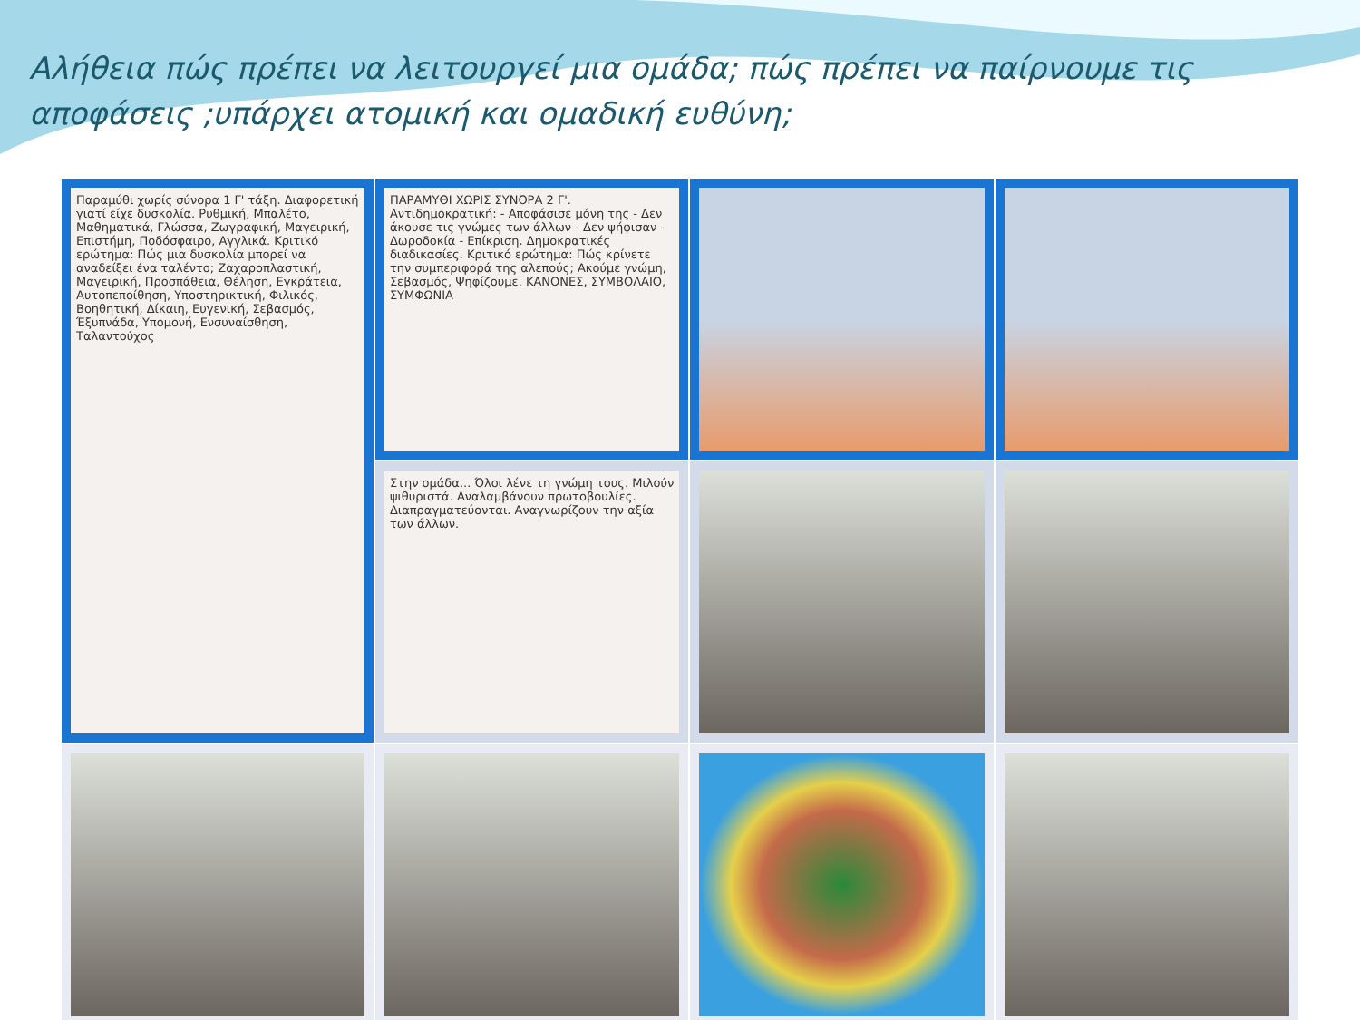Αλήθεια πώς πρέπει να λειτουργεί μια ομάδα; πώς πρέπει να παίρνουμε τις αποφάσεις ;υπάρχει ατομική και ομαδική ευθύνη;
| Παραμύθι χωρίς σύνορα 1 Γ' τάξη. Διαφορετική γιατί είχε δυσκολία. Ρυθμική, Μπαλέτο, Μαθηματικά, Γλώσσα, Ζωγραφική, Μαγειρική, Επιστήμη, Ποδόσφαιρο, Αγγλικά. Κριτικό ερώτημα: Πώς μια δυσκολία μπορεί να αναδείξει ένα ταλέντο; Ζαχαροπλαστική, Μαγειρική, Προσπάθεια, Θέληση, Εγκράτεια, Αυτοπεποίθηση, Υποστηρικτική, Φιλικός, Βοηθητική, Δίκαιη, Ευγενική, Σεβασμός, Έξυπνάδα, Υπομονή, Ενσυναίσθηση, Ταλαντούχος | ΠΑΡΑΜΥΘΙ ΧΩΡΙΣ ΣΥΝΟΡΑ 2 Γ'. Αντιδημοκρατική: - Αποφάσισε μόνη της - Δεν άκουσε τις γνώμες των άλλων - Δεν ψήφισαν - Δωροδοκία - Επίκριση. Δημοκρατικές διαδικασίες. Κριτικό ερώτημα: Πώς κρίνετε την συμπεριφορά της αλεπούς; Ακούμε γνώμη, Σεβασμός, Ψηφίζουμε. ΚΑΝΟΝΕΣ, ΣΥΜΒΟΛΑΙΟ, ΣΥΜΦΩΝΙΑ | | |
| | Στην ομάδα... Όλοι λένε τη γνώμη τους. Μιλούν ψιθυριστά. Αναλαμβάνουν πρωτοβουλίες. Διαπραγματεύονται. Αναγνωρίζουν την αξία των άλλων. | | |